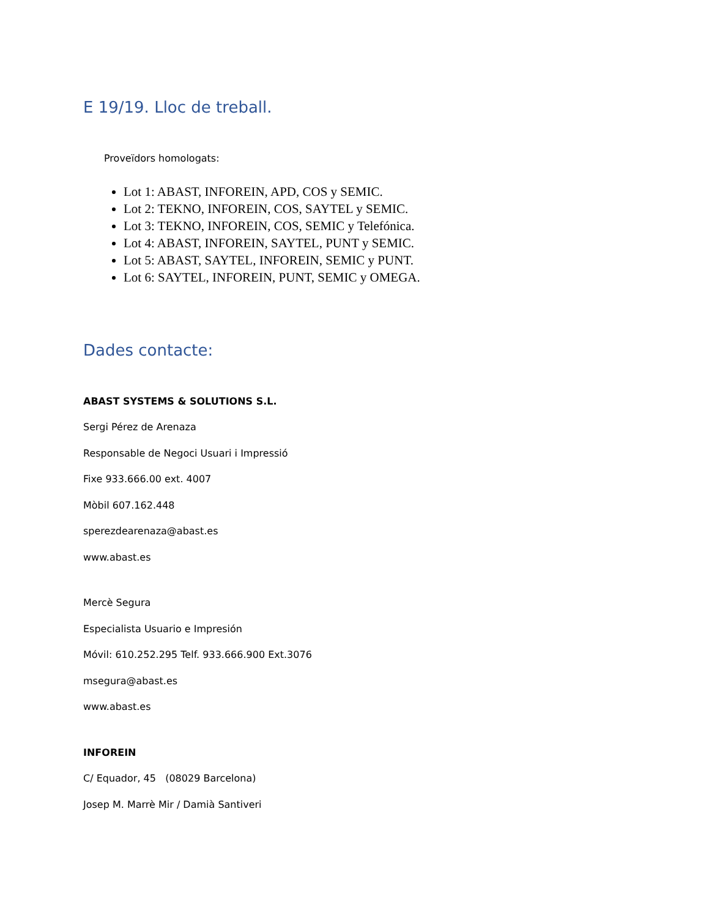E 19/19. Lloc de treball.
Proveïdors homologats:
Lot 1: ABAST, INFOREIN, APD, COS y SEMIC.
Lot 2: TEKNO, INFOREIN, COS, SAYTEL y SEMIC.
Lot 3: TEKNO, INFOREIN, COS, SEMIC y Telefónica.
Lot 4: ABAST, INFOREIN, SAYTEL, PUNT y SEMIC.
Lot 5: ABAST, SAYTEL, INFOREIN, SEMIC y PUNT.
Lot 6: SAYTEL, INFOREIN, PUNT, SEMIC y OMEGA.
Dades contacte:
ABAST SYSTEMS & SOLUTIONS S.L.
Sergi Pérez de Arenaza
Responsable de Negoci Usuari i Impressió
Fixe 933.666.00 ext. 4007
Mòbil 607.162.448
sperezdearenaza@abast.es
www.abast.es
Mercè Segura
Especialista Usuario e Impresión
Móvil: 610.252.295 Telf. 933.666.900 Ext.3076
msegura@abast.es
www.abast.es
INFOREIN
C/ Equador, 45 (08029 Barcelona)
Josep M. Marrè Mir / Damià Santiveri